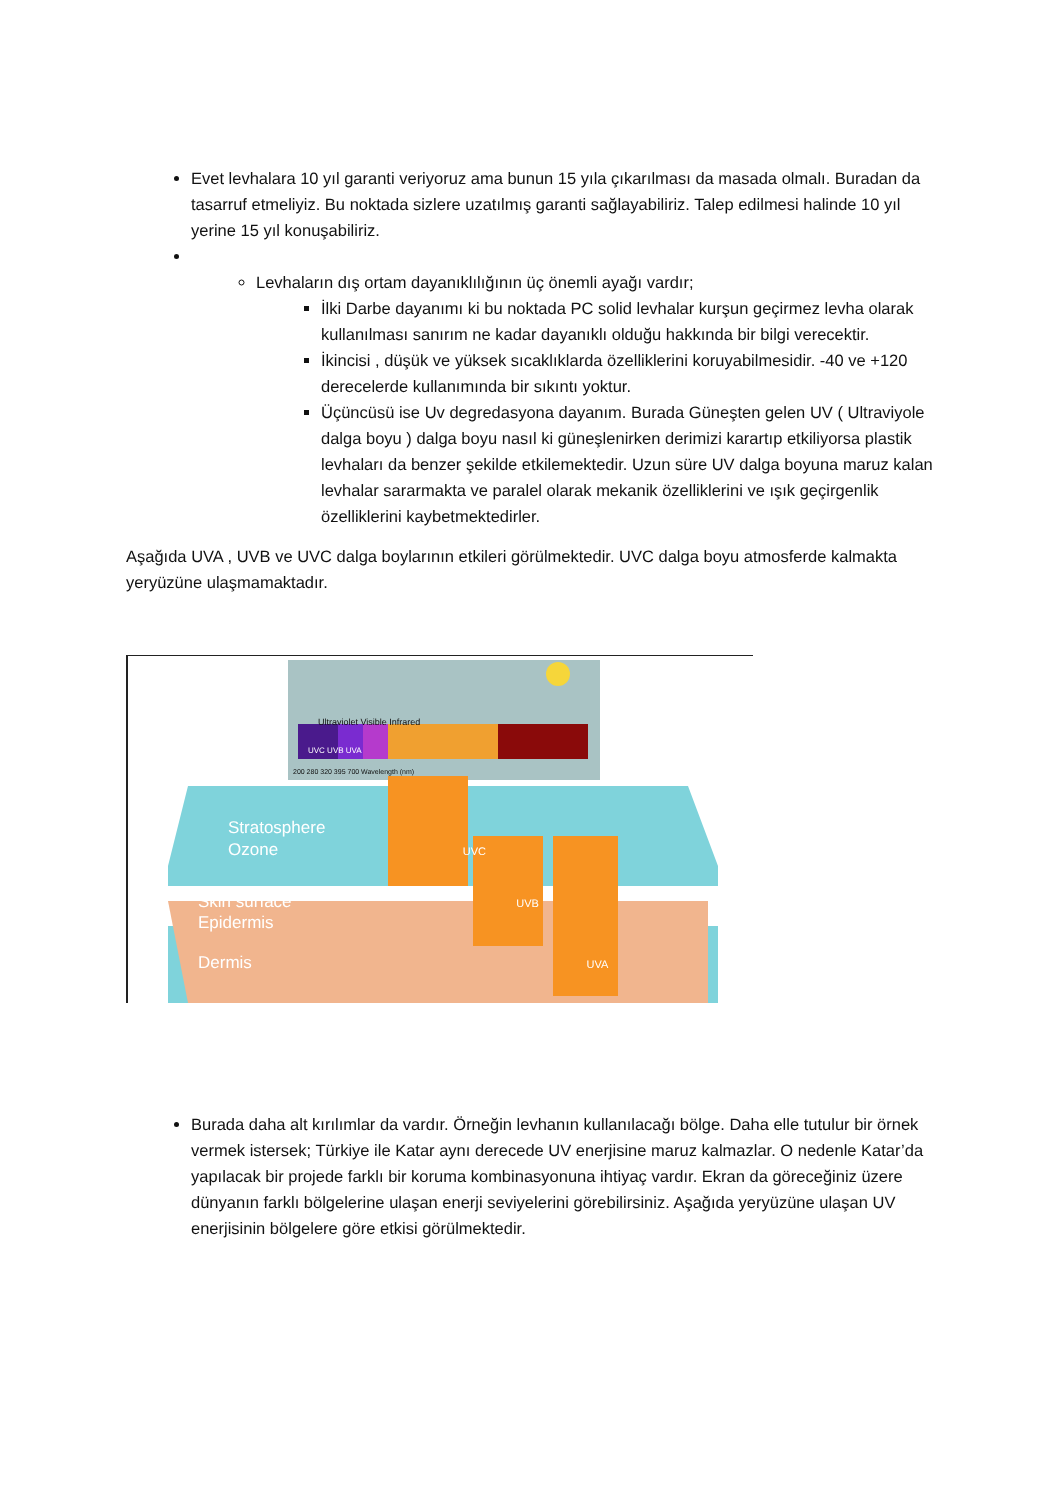Evet levhalara 10 yıl garanti veriyoruz ama bunun 15 yıla çıkarılması da masada olmalı. Buradan da tasarruf etmeliyiz. Bu noktada sizlere uzatılmış garanti sağlayabiliriz. Talep edilmesi halinde 10 yıl yerine 15 yıl konuşabiliriz.
Levhaların dış ortam dayanıklılığının üç önemli ayağı vardır;
İlki Darbe dayanımı ki bu noktada PC solid levhalar kurşun geçirmez levha olarak kullanılması sanırım ne kadar dayanıklı olduğu hakkında bir bilgi verecektir.
İkincisi , düşük ve yüksek sıcaklıklarda özelliklerini koruyabilmesidir. -40 ve +120 derecelerde kullanımında bir sıkıntı yoktur.
Üçüncüsü ise Uv degredasyona dayanım. Burada Güneşten gelen UV ( Ultraviyole dalga boyu ) dalga boyu nasıl ki güneşlenirken derimizi karartıp etkiliyorsa plastik levhaları da benzer şekilde etkilemektedir. Uzun süre UV dalga boyuna maruz kalan levhalar sararmakta ve paralel olarak mekanik özelliklerini ve ışık geçirgenlik özelliklerini kaybetmektedirler.
Aşağıda UVA , UVB ve UVC dalga boylarının etkileri görülmektedir. UVC dalga boyu atmosferde kalmakta yeryüzüne ulaşmamaktadır.
Ultraviolet Visible Infrared
UVC UVB UVA
200 280 320 395 700 Wavelength (nm)
Stratosphere
Ozone UVC
Skin surface UVB
Epidermis
Dermis UVA
Burada daha alt kırılımlar da vardır. Örneğin levhanın kullanılacağı bölge. Daha elle tutulur bir örnek vermek istersek; Türkiye ile Katar aynı derecede UV enerjisine maruz kalmazlar. O nedenle Katar’da yapılacak bir projede farklı bir koruma kombinasyonuna ihtiyaç vardır. Ekran da göreceğiniz üzere dünyanın farklı bölgelerine ulaşan enerji seviyelerini görebilirsiniz. Aşağıda yeryüzüne ulaşan UV enerjisinin bölgelere göre etkisi görülmektedir.